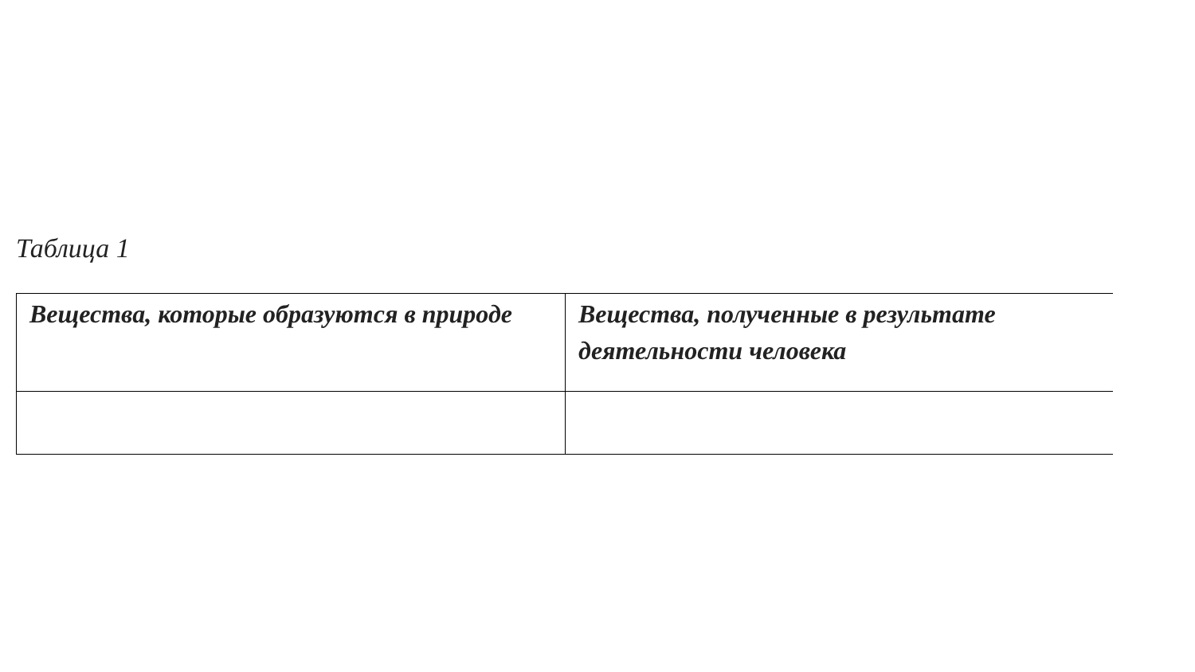Таблица 1
| Вещества, которые образуются в природе | Вещества, полученные в результате деятельности человека |
| --- | --- |